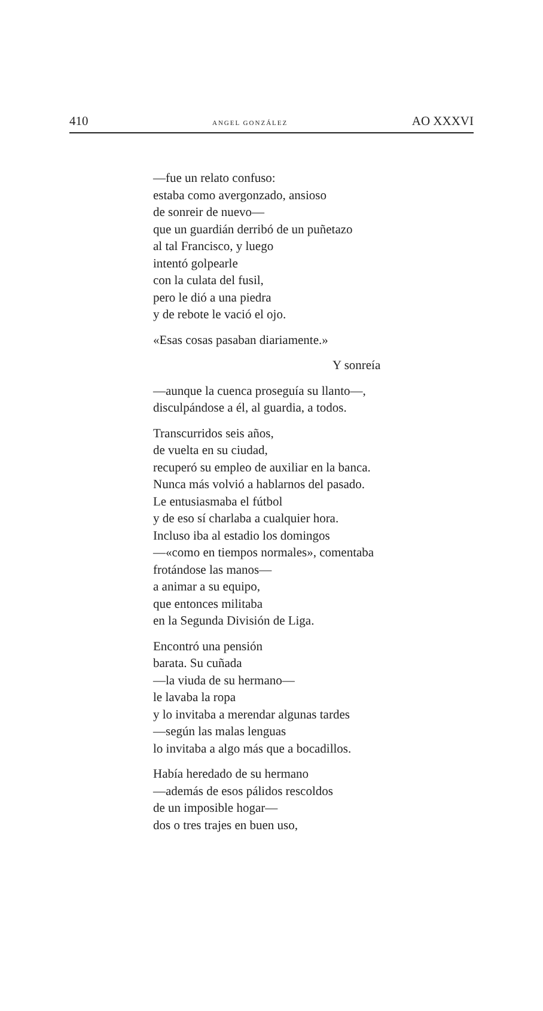410 ANGEL GONZÁLEZ AO XXXVI
—fue un relato confuso:
estaba como avergonzado, ansioso
de sonreir de nuevo—
que un guardián derribó de un puñetazo
al tal Francisco, y luego
intentó golpearle
con la culata del fusil,
pero le dió a una piedra
y de rebote le vació el ojo.
«Esas cosas pasaban diariamente.»
Y sonreía
—aunque la cuenca proseguía su llanto—,
disculpándose a él, al guardia, a todos.
Transcurridos seis años,
de vuelta en su ciudad,
recuperó su empleo de auxiliar en la banca.
Nunca más volvió a hablarnos del pasado.
Le entusiasmaba el fútbol
y de eso sí charlaba a cualquier hora.
Incluso iba al estadio los domingos
—«como en tiempos normales», comentaba
frotándose las manos—
a animar a su equipo,
que entonces militaba
en la Segunda División de Liga.
Encontró una pensión
barata. Su cuñada
—la viuda de su hermano—
le lavaba la ropa
y lo invitaba a merendar algunas tardes
—según las malas lenguas
lo invitaba a algo más que a bocadillos.
Había heredado de su hermano
—además de esos pálidos rescoldos
de un imposible hogar—
dos o tres trajes en buen uso,